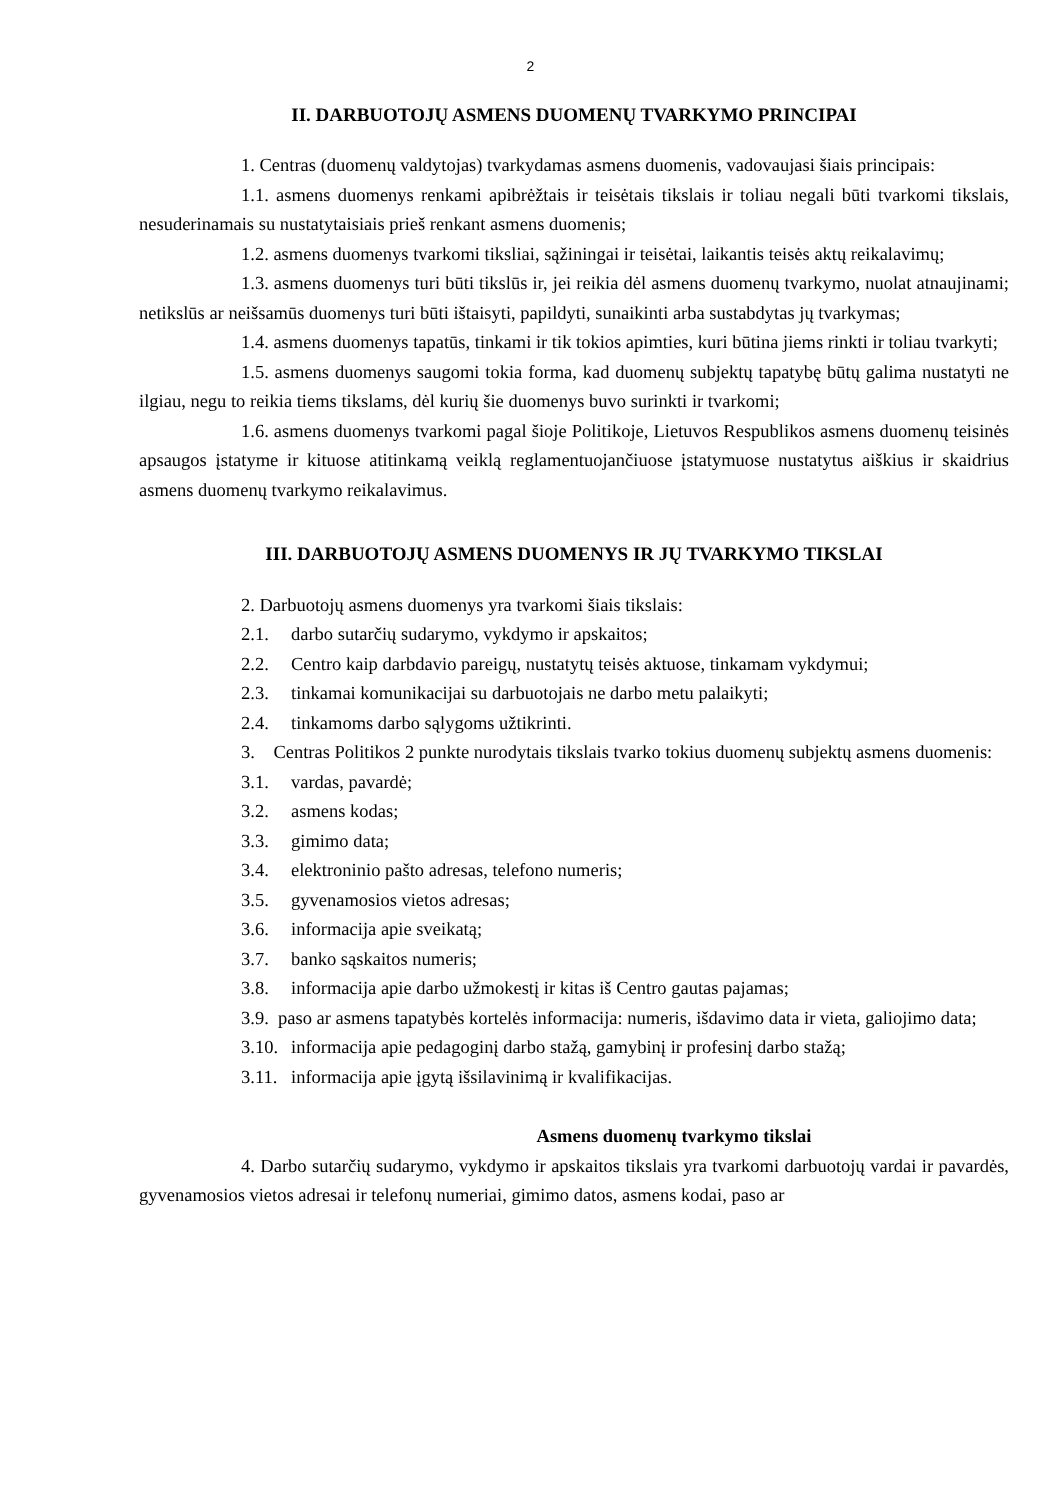2
II. DARBUOTOJŲ ASMENS DUOMENŲ TVARKYMO PRINCIPAI
1. Centras (duomenų valdytojas) tvarkydamas asmens duomenis, vadovaujasi šiais principais:
1.1. asmens duomenys renkami apibrėžtais ir teisėtais tikslais ir toliau negali būti tvarkomi tikslais, nesuderinamais su nustatytaisiais prieš renkant asmens duomenis;
1.2. asmens duomenys tvarkomi tiksliai, sąžiningai ir teisėtai, laikantis teisės aktų reikalavimų;
1.3. asmens duomenys turi būti tikslūs ir, jei reikia dėl asmens duomenų tvarkymo, nuolat atnaujinami; netikslūs ar neišsamūs duomenys turi būti ištaisyti, papildyti, sunaikinti arba sustabdytas jų tvarkymas;
1.4. asmens duomenys tapatūs, tinkami ir tik tokios apimties, kuri būtina jiems rinkti ir toliau tvarkyti;
1.5. asmens duomenys saugomi tokia forma, kad duomenų subjektų tapatybę būtų galima nustatyti ne ilgiau, negu to reikia tiems tikslams, dėl kurių šie duomenys buvo surinkti ir tvarkomi;
1.6. asmens duomenys tvarkomi pagal šioje Politikoje, Lietuvos Respublikos asmens duomenų teisinės apsaugos įstatyme ir kituose atitinkamą veiklą reglamentuojančiuose įstatymuose nustatytus aiškius ir skaidrius asmens duomenų tvarkymo reikalavimus.
III. DARBUOTOJŲ ASMENS DUOMENYS IR JŲ TVARKYMO TIKSLAI
2. Darbuotojų asmens duomenys yra tvarkomi šiais tikslais:
2.1. darbo sutarčių sudarymo, vykdymo ir apskaitos;
2.2. Centro kaip darbdavio pareigų, nustatytų teisės aktuose, tinkamam vykdymui;
2.3. tinkamai komunikacijai su darbuotojais ne darbo metu palaikyti;
2.4. tinkamoms darbo sąlygoms užtikrinti.
3. Centras Politikos 2 punkte nurodytais tikslais tvarko tokius duomenų subjektų asmens duomenis:
3.1. vardas, pavardė;
3.2. asmens kodas;
3.3. gimimo data;
3.4. elektroninio pašto adresas, telefono numeris;
3.5. gyvenamosios vietos adresas;
3.6. informacija apie sveikatą;
3.7. banko sąskaitos numeris;
3.8. informacija apie darbo užmokestį ir kitas iš Centro gautas pajamas;
3.9. paso ar asmens tapatybės kortelės informacija: numeris, išdavimo data ir vieta, galiojimo data;
3.10. informacija apie pedagoginį darbo stažą, gamybinį ir profesinį darbo stažą;
3.11. informacija apie įgytą išsilavinimą ir kvalifikacijas.
Asmens duomenų tvarkymo tikslai
4. Darbo sutarčių sudarymo, vykdymo ir apskaitos tikslais yra tvarkomi darbuotojų vardai ir pavardės, gyvenamosios vietos adresai ir telefonų numeriai, gimimo datos, asmens kodai, paso ar